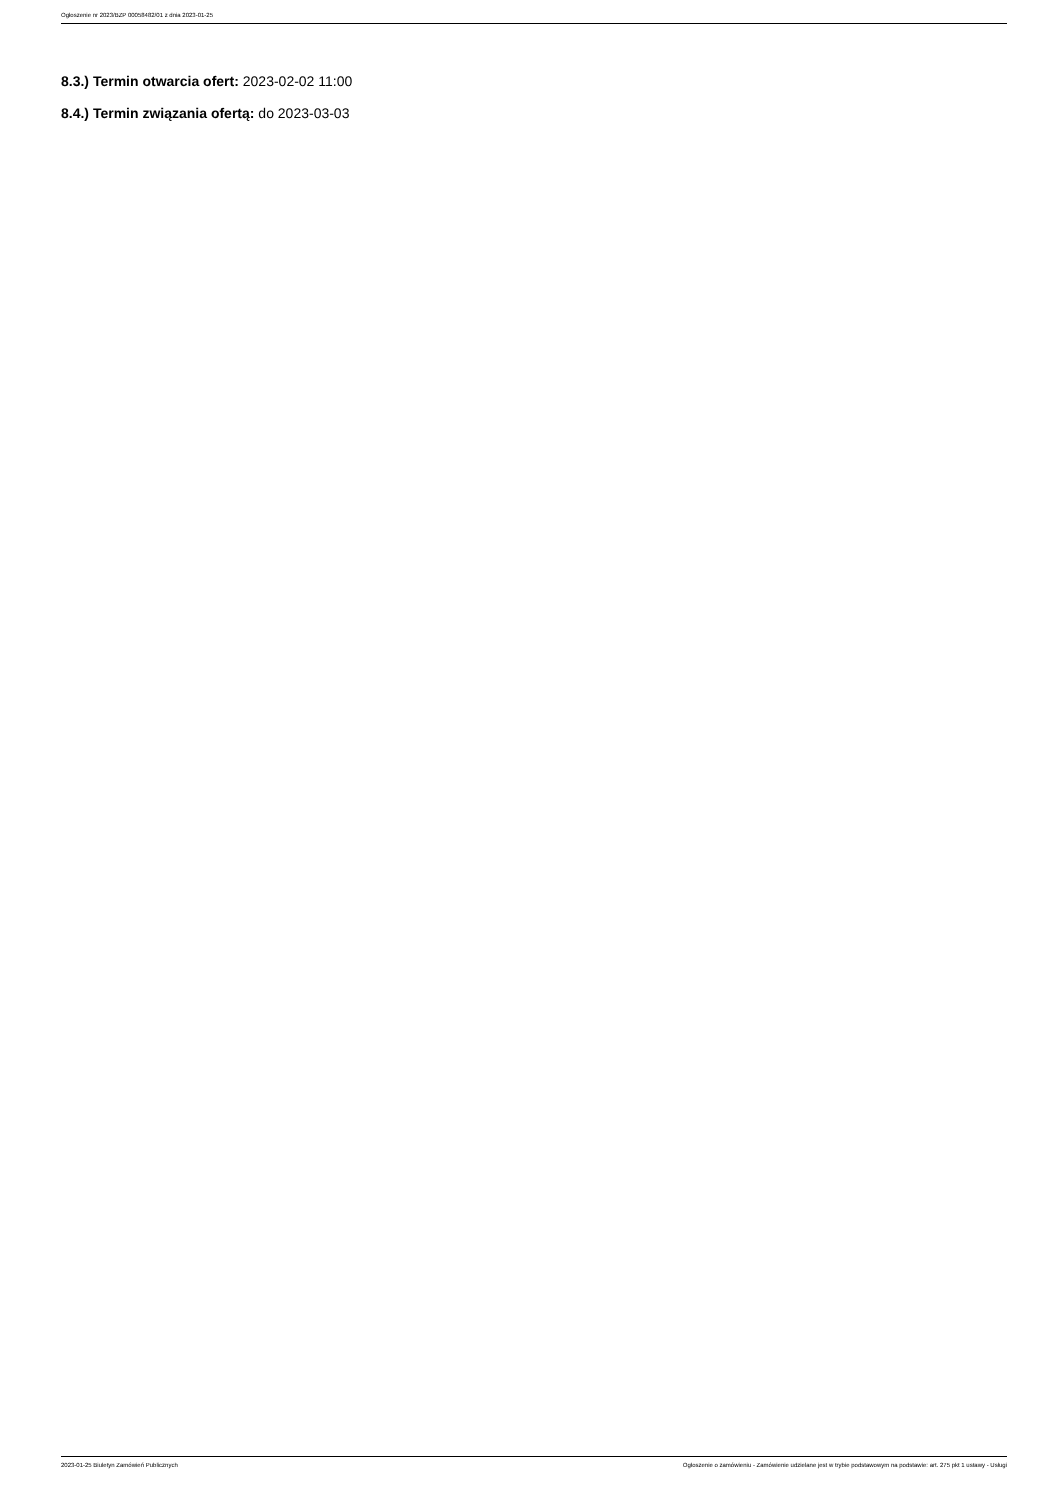Ogłoszenie nr 2023/BZP 00058482/01 z dnia 2023-01-25
8.3.) Termin otwarcia ofert: 2023-02-02 11:00
8.4.) Termin związania ofertą: do 2023-03-03
2023-01-25 Biuletyn Zamówień Publicznych Ogłoszenie o zamówieniu - Zamówienie udzielane jest w trybie podstawowym na podstawie: art. 275 pkt 1 ustawy - Usługi